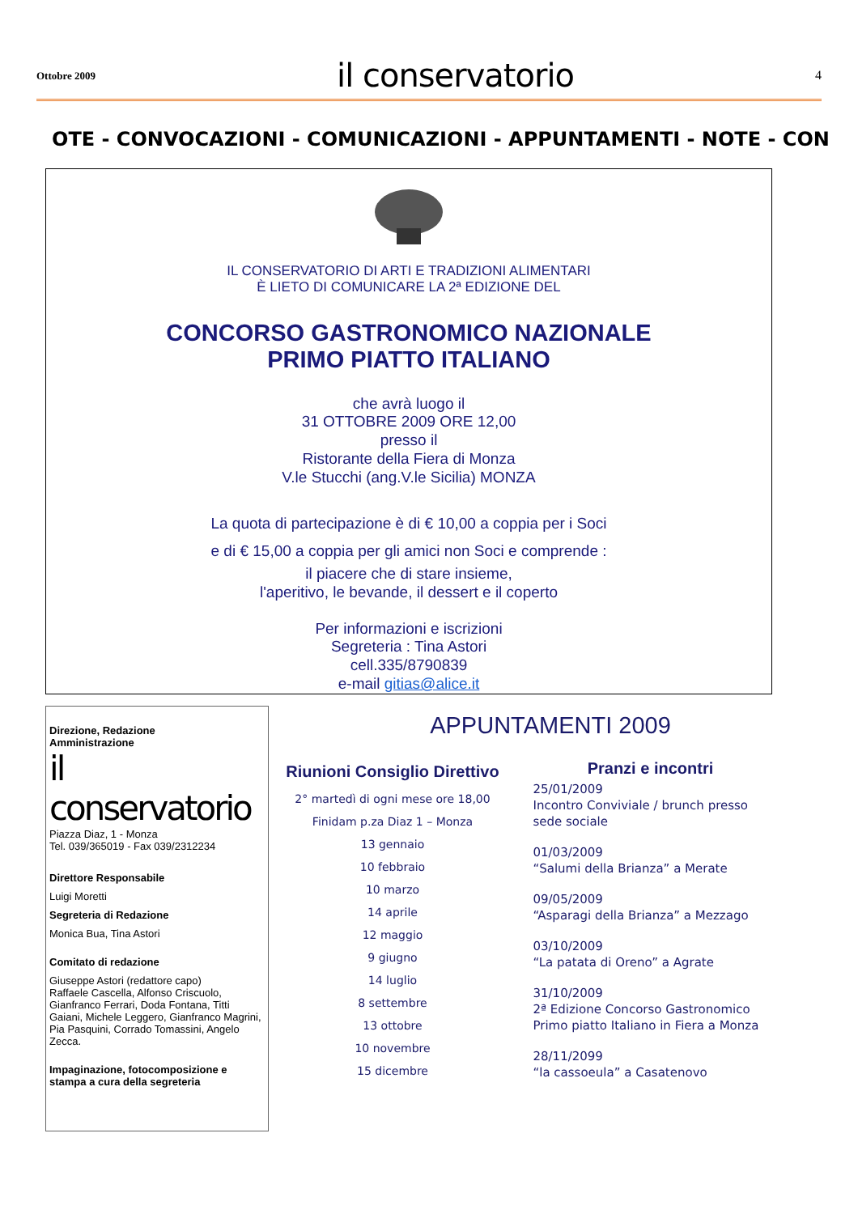Ottobre 2009 il conservatorio 4
OTE - CONVOCAZIONI - COMUNICAZIONI - APPUNTAMENTI - NOTE - CON
IL CONSERVATORIO DI ARTI E TRADIZIONI ALIMENTARI
È LIETO DI COMUNICARE LA 2ª EDIZIONE DEL
CONCORSO GASTRONOMICO NAZIONALE
PRIMO PIATTO ITALIANO
che avrà luogo il
31 OTTOBRE 2009 ORE 12,00
presso il
Ristorante della Fiera di Monza
V.le Stucchi (ang.V.le Sicilia) MONZA
La quota di partecipazione è di € 10,00 a coppia per i Soci
e di € 15,00 a coppia per gli amici non Soci e comprende :
il piacere che di stare insieme,
l'aperitivo, le bevande, il dessert e il coperto
Per informazioni e iscrizioni
Segreteria : Tina Astori
cell.335/8790839
e-mail gitias@alice.it
Direzione, Redazione
Amministrazione
il conservatorio
Piazza Diaz, 1 - Monza
Tel. 039/365019 - Fax 039/2312234
Direttore Responsabile
Luigi Moretti
Segreteria di Redazione
Monica Bua, Tina Astori
Comitato di redazione
Giuseppe Astori (redattore capo)
Raffaele Cascella, Alfonso Criscuolo, Gianfranco Ferrari, Doda Fontana, Titti Gaiani, Michele Leggero, Gianfranco Magrini, Pia Pasquini, Corrado Tomassini, Angelo Zecca.
Impaginazione, fotocomposizione e stampa a cura della segreteria
APPUNTAMENTI 2009
Riunioni Consiglio Direttivo
2° martedì di ogni mese ore 18,00
Finidam p.za Diaz 1 – Monza
13 gennaio
10 febbraio
10 marzo
14 aprile
12 maggio
9 giugno
14 luglio
8 settembre
13 ottobre
10 novembre
15 dicembre
Pranzi e incontri
25/01/2009
Incontro Conviviale / brunch presso sede sociale
01/03/2009
“Salumi della Brianza” a Merate
09/05/2009
“Asparagi della Brianza” a Mezzago
03/10/2009
“La patata di Oreno” a Agrate
31/10/2009
2ª Edizione Concorso Gastronomico Primo piatto Italiano in Fiera a Monza
28/11/2099
“la cassoeula” a Casatenovo